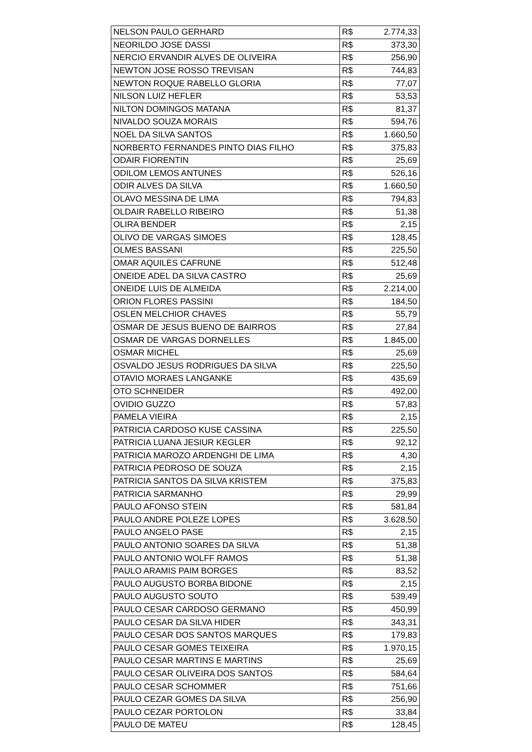| NELSON PAULO GERHARD | R$ | 2.774,33 |
| NEORILDO JOSE DASSI | R$ | 373,30 |
| NERCIO ERVANDIR ALVES DE OLIVEIRA | R$ | 256,90 |
| NEWTON JOSE ROSSO TREVISAN | R$ | 744,83 |
| NEWTON ROQUE RABELLO GLORIA | R$ | 77,07 |
| NILSON LUIZ HEFLER | R$ | 53,53 |
| NILTON DOMINGOS MATANA | R$ | 81,37 |
| NIVALDO SOUZA MORAIS | R$ | 594,76 |
| NOEL DA SILVA SANTOS | R$ | 1.660,50 |
| NORBERTO FERNANDES PINTO DIAS FILHO | R$ | 375,83 |
| ODAIR FIORENTIN | R$ | 25,69 |
| ODILOM LEMOS ANTUNES | R$ | 526,16 |
| ODIR ALVES DA SILVA | R$ | 1.660,50 |
| OLAVO MESSINA DE LIMA | R$ | 794,83 |
| OLDAIR RABELLO RIBEIRO | R$ | 51,38 |
| OLIRA BENDER | R$ | 2,15 |
| OLIVO DE VARGAS SIMOES | R$ | 128,45 |
| OLMES BASSANI | R$ | 225,50 |
| OMAR AQUILES CAFRUNE | R$ | 512,48 |
| ONEIDE ADEL DA SILVA CASTRO | R$ | 25,69 |
| ONEIDE LUIS DE ALMEIDA | R$ | 2.214,00 |
| ORION FLORES PASSINI | R$ | 184,50 |
| OSLEN MELCHIOR CHAVES | R$ | 55,79 |
| OSMAR DE JESUS BUENO DE BAIRROS | R$ | 27,84 |
| OSMAR DE VARGAS DORNELLES | R$ | 1.845,00 |
| OSMAR MICHEL | R$ | 25,69 |
| OSVALDO JESUS RODRIGUES DA SILVA | R$ | 225,50 |
| OTAVIO MORAES LANGANKE | R$ | 435,69 |
| OTO SCHNEIDER | R$ | 492,00 |
| OVIDIO GUZZO | R$ | 57,83 |
| PAMELA VIEIRA | R$ | 2,15 |
| PATRICIA CARDOSO KUSE CASSINA | R$ | 225,50 |
| PATRICIA LUANA JESIUR KEGLER | R$ | 92,12 |
| PATRICIA MAROZO ARDENGHI DE LIMA | R$ | 4,30 |
| PATRICIA PEDROSO DE SOUZA | R$ | 2,15 |
| PATRICIA SANTOS DA SILVA KRISTEM | R$ | 375,83 |
| PATRICIA SARMANHO | R$ | 29,99 |
| PAULO AFONSO STEIN | R$ | 581,84 |
| PAULO ANDRE POLEZE LOPES | R$ | 3.628,50 |
| PAULO ANGELO PASE | R$ | 2,15 |
| PAULO ANTONIO SOARES DA SILVA | R$ | 51,38 |
| PAULO ANTONIO WOLFF RAMOS | R$ | 51,38 |
| PAULO ARAMIS PAIM BORGES | R$ | 83,52 |
| PAULO AUGUSTO BORBA BIDONE | R$ | 2,15 |
| PAULO AUGUSTO SOUTO | R$ | 539,49 |
| PAULO CESAR CARDOSO GERMANO | R$ | 450,99 |
| PAULO CESAR DA SILVA HIDER | R$ | 343,31 |
| PAULO CESAR DOS SANTOS MARQUES | R$ | 179,83 |
| PAULO CESAR GOMES TEIXEIRA | R$ | 1.970,15 |
| PAULO CESAR MARTINS E MARTINS | R$ | 25,69 |
| PAULO CESAR OLIVEIRA DOS SANTOS | R$ | 584,64 |
| PAULO CESAR SCHOMMER | R$ | 751,66 |
| PAULO CEZAR GOMES DA SILVA | R$ | 256,90 |
| PAULO CEZAR PORTOLON | R$ | 33,84 |
| PAULO DE MATEU | R$ | 128,45 |